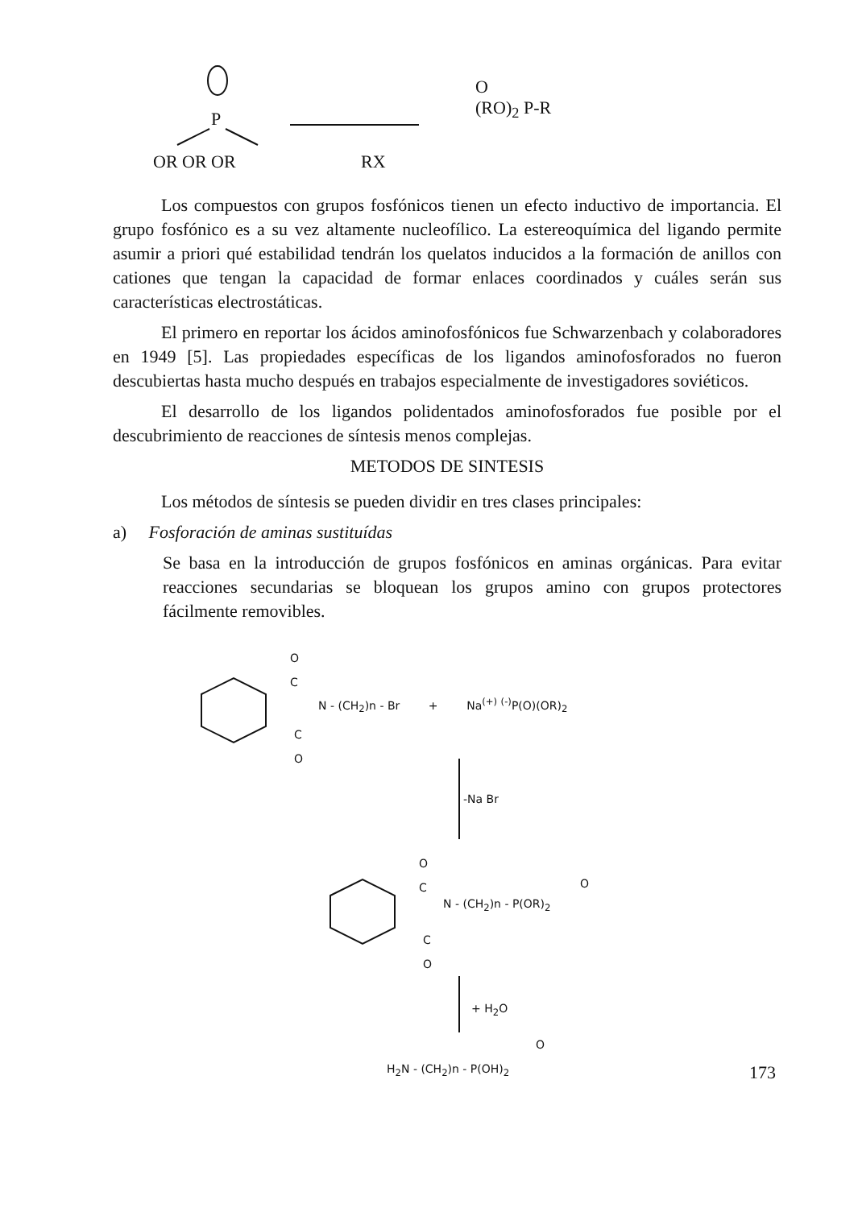P
OR OR OR RX
O
(RO)<sub>2</sub> P-R
Los compuestos con grupos fosfónicos tienen un efecto inductivo de importancia. El grupo fosfónico es a su vez altamente nucleofílico. La estereoquímica del ligando permite asumir a priori qué estabilidad tendrán los quelatos inducidos a la formación de anillos con cationes que tengan la capacidad de formar enlaces coordinados y cuáles serán sus características electrostáticas.
El primero en reportar los ácidos aminofosfónicos fue Schwarzenbach y colaboradores en 1949 [5]. Las propiedades específicas de los ligandos aminofosforados no fueron descubiertas hasta mucho después en trabajos especialmente de investigadores soviéticos.
El desarrollo de los ligandos polidentados aminofosforados fue posible por el descubrimiento de reacciones de síntesis menos complejas.
METODOS DE SINTESIS
Los métodos de síntesis se pueden dividir en tres clases principales:
a) Fosforación de aminas sustituídas
Se basa en la introducción de grupos fosfónicos en aminas orgánicas. Para evitar reacciones secundarias se bloquean los grupos amino con grupos protectores fácilmente removibles.
O
C
N - (CH<sub>2</sub>)n - Br + Na<sup>(+)</sup> <sup>(-)</sup>P(O)(OR)<sub>2</sub>
C
O
-Na Br
O
C
N - (CH<sub>2</sub>)n - P(OR)<sub>2</sub>
O
C
O
+ H<sub>2</sub>O
O
H<sub>2</sub>N - (CH<sub>2</sub>)n - P(OH)<sub>2</sub> 173